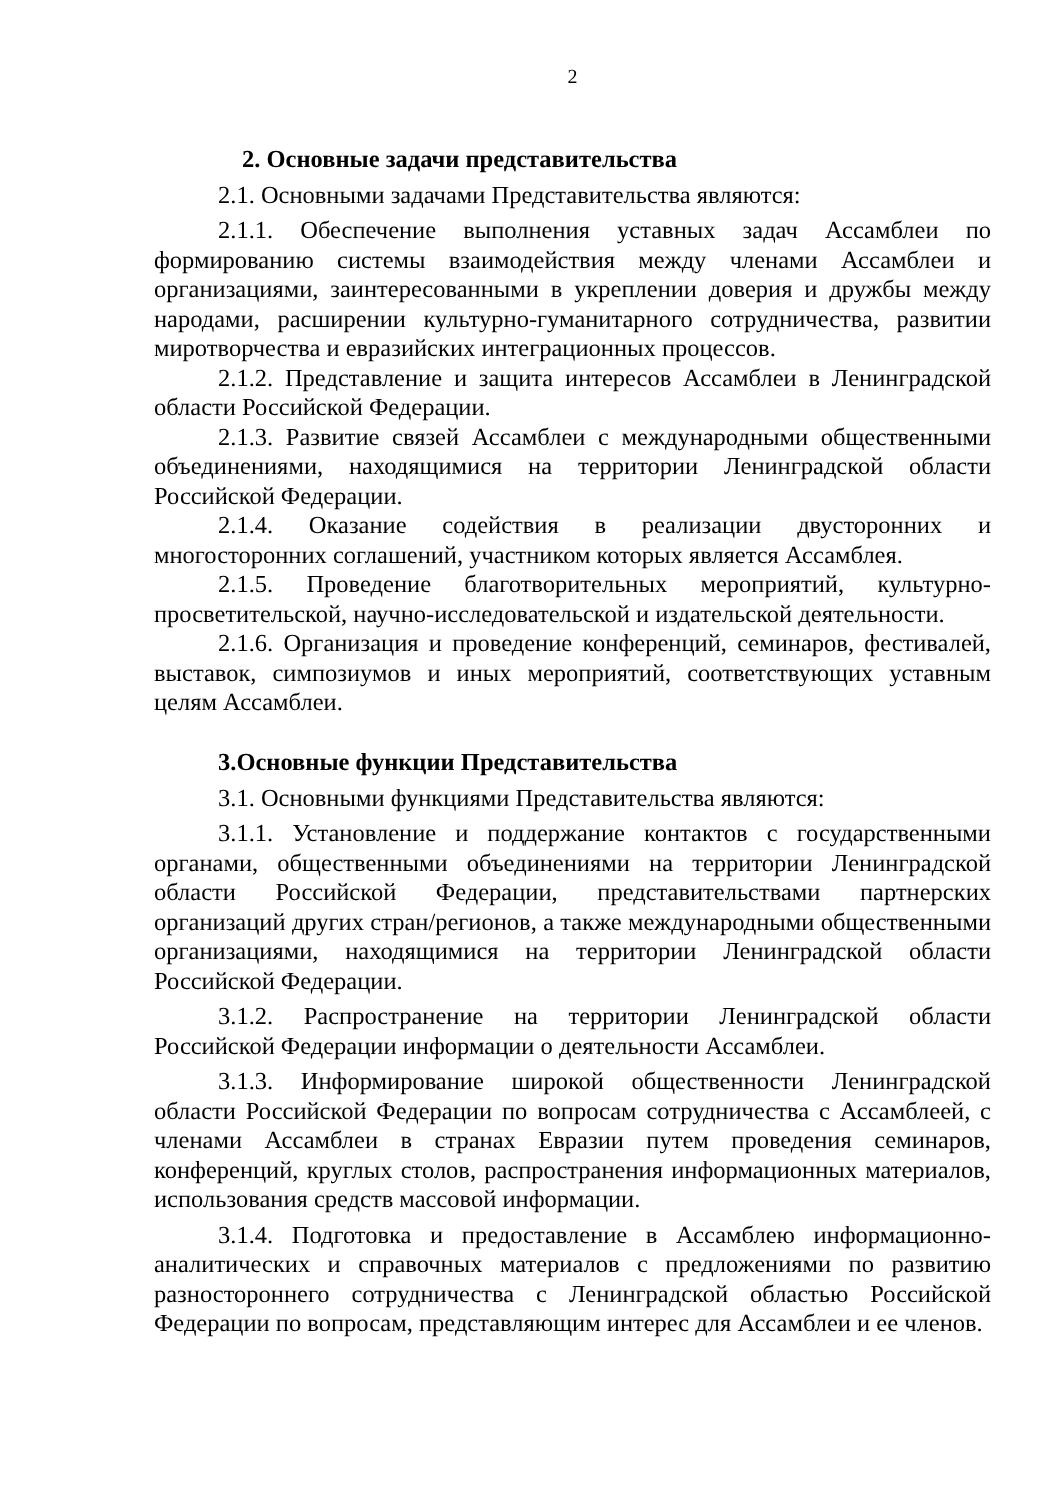2
2. Основные задачи представительства
2.1. Основными задачами Представительства являются:
2.1.1. Обеспечение выполнения уставных задач Ассамблеи по формированию системы взаимодействия между членами Ассамблеи и организациями, заинтересованными в укреплении доверия и дружбы между народами, расширении культурно-гуманитарного сотрудничества, развитии миротворчества и евразийских интеграционных процессов.
2.1.2. Представление и защита интересов Ассамблеи в Ленинградской области Российской Федерации.
2.1.3. Развитие связей Ассамблеи с международными общественными объединениями, находящимися на территории Ленинградской области Российской Федерации.
2.1.4. Оказание содействия в реализации двусторонних и многосторонних соглашений, участником которых является Ассамблея.
2.1.5. Проведение благотворительных мероприятий, культурно-просветительской, научно-исследовательской и издательской деятельности.
2.1.6. Организация и проведение конференций, семинаров, фестивалей, выставок, симпозиумов и иных мероприятий, соответствующих уставным целям Ассамблеи.
3.Основные функции Представительства
3.1. Основными функциями Представительства являются:
3.1.1. Установление и поддержание контактов с государственными органами, общественными объединениями на территории Ленинградской области Российской Федерации, представительствами партнерских организаций других стран/регионов, а также международными общественными организациями, находящимися на территории Ленинградской области Российской Федерации.
3.1.2. Распространение на территории Ленинградской области Российской Федерации информации о деятельности Ассамблеи.
3.1.3. Информирование широкой общественности Ленинградской области Российской Федерации по вопросам сотрудничества с Ассамблеей, с членами Ассамблеи в странах Евразии путем проведения семинаров, конференций, круглых столов, распространения информационных материалов, использования средств массовой информации.
3.1.4. Подготовка и предоставление в Ассамблею информационно-аналитических и справочных материалов с предложениями по развитию разностороннего сотрудничества с Ленинградской областью Российской Федерации по вопросам, представляющим интерес для Ассамблеи и ее членов.